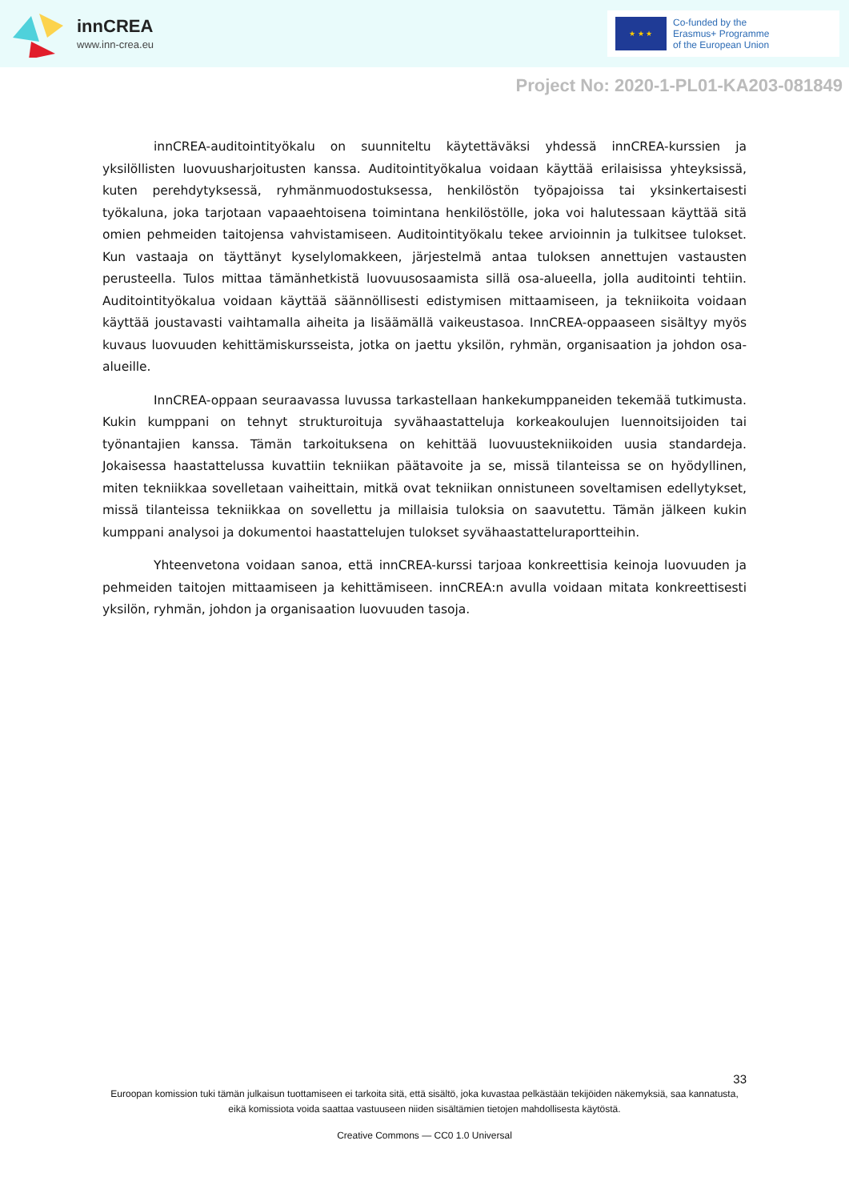innCREA
www.inn-crea.eu
★ ★ ★
Co-funded by the
Erasmus+ Programme
of the European Union
Project No: 2020-1-PL01-KA203-081849
innCREA-auditointityökalu on suunniteltu käytettäväksi yhdessä innCREA-kurssien ja yksilöllisten luovuusharjoitusten kanssa. Auditointityökalua voidaan käyttää erilaisissa yhteyksissä, kuten perehdytyksessä, ryhmänmuodostuksessa, henkilöstön työpajoissa tai yksinkertaisesti työkaluna, joka tarjotaan vapaaehtoisena toimintana henkilöstölle, joka voi halutessaan käyttää sitä omien pehmeiden taitojensa vahvistamiseen. Auditointityökalu tekee arvioinnin ja tulkitsee tulokset. Kun vastaaja on täyttänyt kyselylomakkeen, järjestelmä antaa tuloksen annettujen vastausten perusteella. Tulos mittaa tämänhetkistä luovuusosaamista sillä osa-alueella, jolla auditointi tehtiin. Auditointityökalua voidaan käyttää säännöllisesti edistymisen mittaamiseen, ja tekniikoita voidaan käyttää joustavasti vaihtamalla aiheita ja lisäämällä vaikeustasoa. InnCREA-oppaaseen sisältyy myös kuvaus luovuuden kehittämiskursseista, jotka on jaettu yksilön, ryhmän, organisaation ja johdon osa-alueille.
InnCREA-oppaan seuraavassa luvussa tarkastellaan hankekumppaneiden tekemää tutkimusta. Kukin kumppani on tehnyt strukturoituja syvähaastatteluja korkeakoulujen luennoitsijoiden tai työnantajien kanssa. Tämän tarkoituksena on kehittää luovuustekniikoiden uusia standardeja. Jokaisessa haastattelussa kuvattiin tekniikan päätavoite ja se, missä tilanteissa se on hyödyllinen, miten tekniikkaa sovelletaan vaiheittain, mitkä ovat tekniikan onnistuneen soveltamisen edellytykset, missä tilanteissa tekniikkaa on sovellettu ja millaisia tuloksia on saavutettu. Tämän jälkeen kukin kumppani analysoi ja dokumentoi haastattelujen tulokset syvähaastatteluraportteihin.
Yhteenvetona voidaan sanoa, että innCREA-kurssi tarjoaa konkreettisia keinoja luovuuden ja pehmeiden taitojen mittaamiseen ja kehittämiseen. innCREA:n avulla voidaan mitata konkreettisesti yksilön, ryhmän, johdon ja organisaation luovuuden tasoja.
33
Euroopan komission tuki tämän julkaisun tuottamiseen ei tarkoita sitä, että sisältö, joka kuvastaa pelkästään tekijöiden näkemyksiä, saa kannatusta, eikä komissiota voida saattaa vastuuseen niiden sisältämien tietojen mahdollisesta käytöstä.
Creative Commons — CC0 1.0 Universal